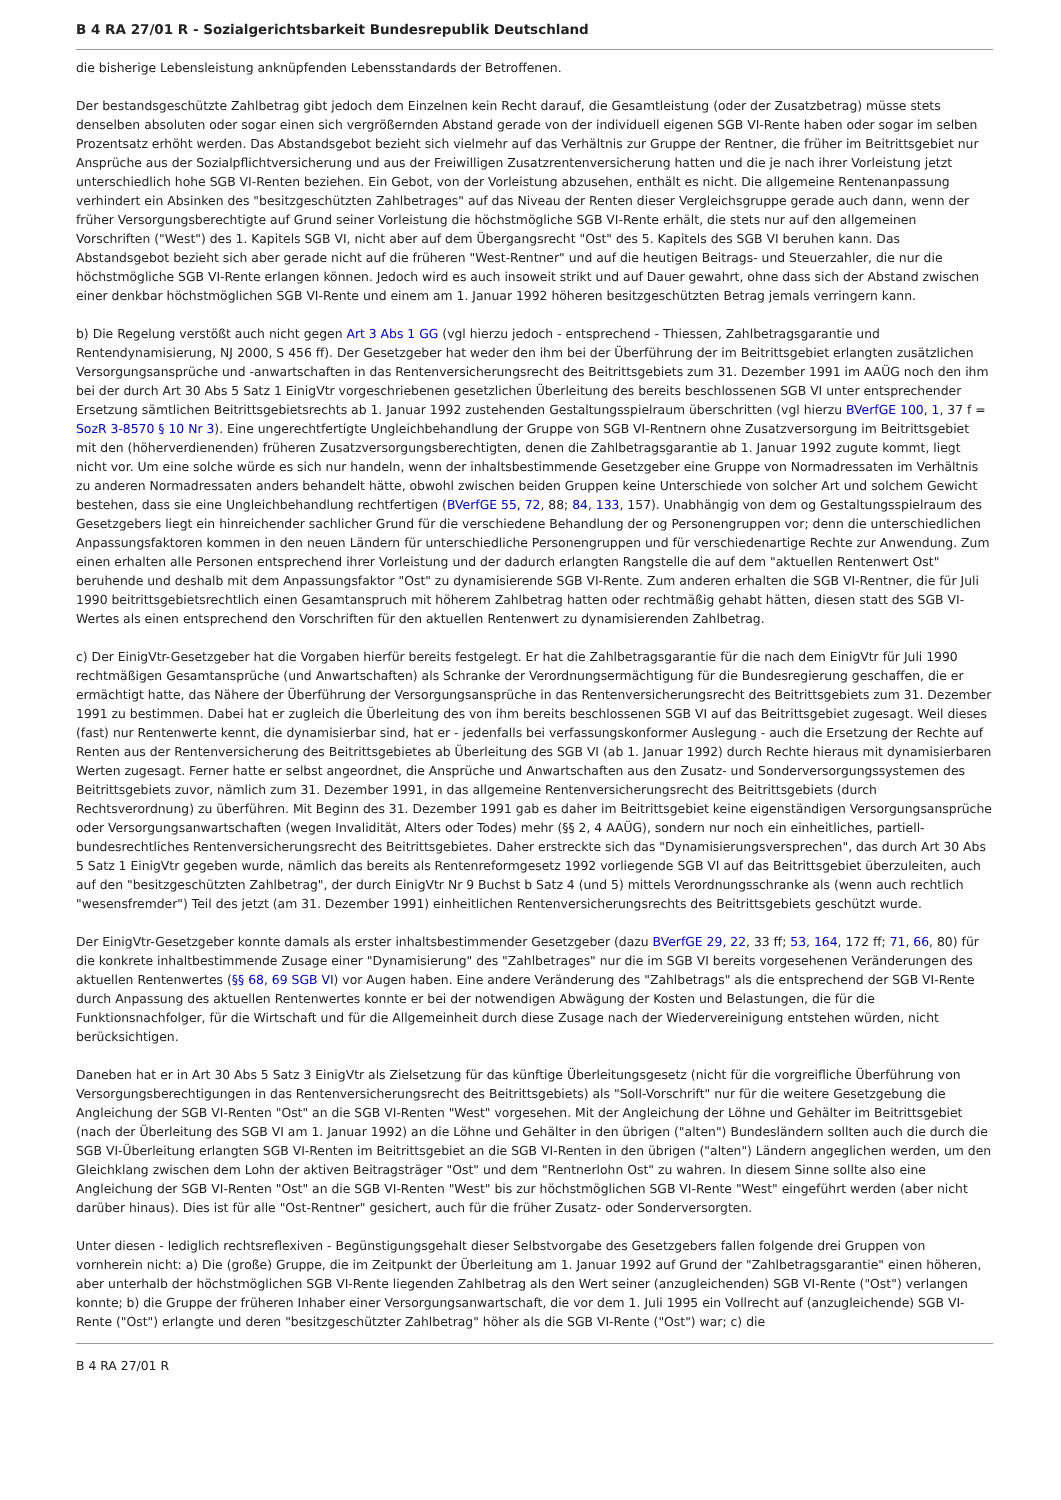B 4 RA 27/01 R - Sozialgerichtsbarkeit Bundesrepublik Deutschland
die bisherige Lebensleistung anknüpfenden Lebensstandards der Betroffenen.
Der bestandsgeschützte Zahlbetrag gibt jedoch dem Einzelnen kein Recht darauf, die Gesamtleistung (oder der Zusatzbetrag) müsse stets denselben absoluten oder sogar einen sich vergrößernden Abstand gerade von der individuell eigenen SGB VI-Rente haben oder sogar im selben Prozentsatz erhöht werden. Das Abstandsgebot bezieht sich vielmehr auf das Verhältnis zur Gruppe der Rentner, die früher im Beitrittsgebiet nur Ansprüche aus der Sozialpflichtversicherung und aus der Freiwilligen Zusatzrentenversicherung hatten und die je nach ihrer Vorleistung jetzt unterschiedlich hohe SGB VI-Renten beziehen. Ein Gebot, von der Vorleistung abzusehen, enthält es nicht. Die allgemeine Rentenanpassung verhindert ein Absinken des "besitzgeschützten Zahlbetrages" auf das Niveau der Renten dieser Vergleichsgruppe gerade auch dann, wenn der früher Versorgungsberechtigte auf Grund seiner Vorleistung die höchstmögliche SGB VI-Rente erhält, die stets nur auf den allgemeinen Vorschriften ("West") des 1. Kapitels SGB VI, nicht aber auf dem Übergangsrecht "Ost" des 5. Kapitels des SGB VI beruhen kann. Das Abstandsgebot bezieht sich aber gerade nicht auf die früheren "West-Rentner" und auf die heutigen Beitrags- und Steuerzahler, die nur die höchstmögliche SGB VI-Rente erlangen können. Jedoch wird es auch insoweit strikt und auf Dauer gewahrt, ohne dass sich der Abstand zwischen einer denkbar höchstmöglichen SGB VI-Rente und einem am 1. Januar 1992 höheren besitzgeschützten Betrag jemals verringern kann.
b) Die Regelung verstößt auch nicht gegen Art 3 Abs 1 GG (vgl hierzu jedoch - entsprechend - Thiessen, Zahlbetragsgarantie und Rentendynamisierung, NJ 2000, S 456 ff). Der Gesetzgeber hat weder den ihm bei der Überführung der im Beitrittsgebiet erlangten zusätzlichen Versorgungsansprüche und -anwartschaften in das Rentenversicherungsrecht des Beitrittsgebiets zum 31. Dezember 1991 im AAÜG noch den ihm bei der durch Art 30 Abs 5 Satz 1 EinigVtr vorgeschriebenen gesetzlichen Überleitung des bereits beschlossenen SGB VI unter entsprechender Ersetzung sämtlichen Beitrittsgebietsrechts ab 1. Januar 1992 zustehenden Gestaltungsspielraum überschritten (vgl hierzu BVerfGE 100, 1, 37 f = SozR 3-8570 § 10 Nr 3). Eine ungerechtfertigte Ungleichbehandlung der Gruppe von SGB VI-Rentnern ohne Zusatzversorgung im Beitrittsgebiet mit den (höherverdienenden) früheren Zusatzversorgungsberechtigten, denen die Zahlbetragsgarantie ab 1. Januar 1992 zugute kommt, liegt nicht vor. Um eine solche würde es sich nur handeln, wenn der inhaltsbestimmende Gesetzgeber eine Gruppe von Normadressaten im Verhältnis zu anderen Normadressaten anders behandelt hätte, obwohl zwischen beiden Gruppen keine Unterschiede von solcher Art und solchem Gewicht bestehen, dass sie eine Ungleichbehandlung rechtfertigen (BVerfGE 55, 72, 88; 84, 133, 157). Unabhängig von dem og Gestaltungsspielraum des Gesetzgebers liegt ein hinreichender sachlicher Grund für die verschiedene Behandlung der og Personengruppen vor; denn die unterschiedlichen Anpassungsfaktoren kommen in den neuen Ländern für unterschiedliche Personengruppen und für verschiedenartige Rechte zur Anwendung. Zum einen erhalten alle Personen entsprechend ihrer Vorleistung und der dadurch erlangten Rangstelle die auf dem "aktuellen Rentenwert Ost" beruhende und deshalb mit dem Anpassungsfaktor "Ost" zu dynamisierende SGB VI-Rente. Zum anderen erhalten die SGB VI-Rentner, die für Juli 1990 beitrittsgebietsrechtlich einen Gesamtanspruch mit höherem Zahlbetrag hatten oder rechtmäßig gehabt hätten, diesen statt des SGB VI-Wertes als einen entsprechend den Vorschriften für den aktuellen Rentenwert zu dynamisierenden Zahlbetrag.
c) Der EinigVtr-Gesetzgeber hat die Vorgaben hierfür bereits festgelegt. Er hat die Zahlbetragsgarantie für die nach dem EinigVtr für Juli 1990 rechtmäßigen Gesamtansprüche (und Anwartschaften) als Schranke der Verordnungsermächtigung für die Bundesregierung geschaffen, die er ermächtigt hatte, das Nähere der Überführung der Versorgungsansprüche in das Rentenversicherungsrecht des Beitrittsgebiets zum 31. Dezember 1991 zu bestimmen. Dabei hat er zugleich die Überleitung des von ihm bereits beschlossenen SGB VI auf das Beitrittsgebiet zugesagt. Weil dieses (fast) nur Rentenwerte kennt, die dynamisierbar sind, hat er - jedenfalls bei verfassungskonformer Auslegung - auch die Ersetzung der Rechte auf Renten aus der Rentenversicherung des Beitrittsgebietes ab Überleitung des SGB VI (ab 1. Januar 1992) durch Rechte hieraus mit dynamisierbaren Werten zugesagt. Ferner hatte er selbst angeordnet, die Ansprüche und Anwartschaften aus den Zusatz- und Sonderversorgungssystemen des Beitrittsgebiets zuvor, nämlich zum 31. Dezember 1991, in das allgemeine Rentenversicherungsrecht des Beitrittsgebiets (durch Rechtsverordnung) zu überführen. Mit Beginn des 31. Dezember 1991 gab es daher im Beitrittsgebiet keine eigenständigen Versorgungsansprüche oder Versorgungsanwartschaften (wegen Invalidität, Alters oder Todes) mehr (§§ 2, 4 AAÜG), sondern nur noch ein einheitliches, partiell-bundesrechtliches Rentenversicherungsrecht des Beitrittsgebietes. Daher erstreckte sich das "Dynamisierungsversprechen", das durch Art 30 Abs 5 Satz 1 EinigVtr gegeben wurde, nämlich das bereits als Rentenreformgesetz 1992 vorliegende SGB VI auf das Beitrittsgebiet überzuleiten, auch auf den "besitzgeschützten Zahlbetrag", der durch EinigVtr Nr 9 Buchst b Satz 4 (und 5) mittels Verordnungsschranke als (wenn auch rechtlich "wesensfremder") Teil des jetzt (am 31. Dezember 1991) einheitlichen Rentenversicherungsrechts des Beitrittsgebiets geschützt wurde.
Der EinigVtr-Gesetzgeber konnte damals als erster inhaltsbestimmender Gesetzgeber (dazu BVerfGE 29, 22, 33 ff; 53, 164, 172 ff; 71, 66, 80) für die konkrete inhaltbestimmende Zusage einer "Dynamisierung" des "Zahlbetrages" nur die im SGB VI bereits vorgesehenen Veränderungen des aktuellen Rentenwertes (§§ 68, 69 SGB VI) vor Augen haben. Eine andere Veränderung des "Zahlbetrags" als die entsprechend der SGB VI-Rente durch Anpassung des aktuellen Rentenwertes konnte er bei der notwendigen Abwägung der Kosten und Belastungen, die für die Funktionsnachfolger, für die Wirtschaft und für die Allgemeinheit durch diese Zusage nach der Wiedervereinigung entstehen würden, nicht berücksichtigen.
Daneben hat er in Art 30 Abs 5 Satz 3 EinigVtr als Zielsetzung für das künftige Überleitungsgesetz (nicht für die vorgreifliche Überführung von Versorgungsberechtigungen in das Rentenversicherungsrecht des Beitrittsgebiets) als "Soll-Vorschrift" nur für die weitere Gesetzgebung die Angleichung der SGB VI-Renten "Ost" an die SGB VI-Renten "West" vorgesehen. Mit der Angleichung der Löhne und Gehälter im Beitrittsgebiet (nach der Überleitung des SGB VI am 1. Januar 1992) an die Löhne und Gehälter in den übrigen ("alten") Bundesländern sollten auch die durch die SGB VI-Überleitung erlangten SGB VI-Renten im Beitrittsgebiet an die SGB VI-Renten in den übrigen ("alten") Ländern angeglichen werden, um den Gleichklang zwischen dem Lohn der aktiven Beitragsträger "Ost" und dem "Rentnerlohn Ost" zu wahren. In diesem Sinne sollte also eine Angleichung der SGB VI-Renten "Ost" an die SGB VI-Renten "West" bis zur höchstmöglichen SGB VI-Rente "West" eingeführt werden (aber nicht darüber hinaus). Dies ist für alle "Ost-Rentner" gesichert, auch für die früher Zusatz- oder Sonderversorgten.
Unter diesen - lediglich rechtsreflexiven - Begünstigungsgehalt dieser Selbstvorgabe des Gesetzgebers fallen folgende drei Gruppen von vornherein nicht: a) Die (große) Gruppe, die im Zeitpunkt der Überleitung am 1. Januar 1992 auf Grund der "Zahlbetragsgarantie" einen höheren, aber unterhalb der höchstmöglichen SGB VI-Rente liegenden Zahlbetrag als den Wert seiner (anzugleichenden) SGB VI-Rente ("Ost") verlangen konnte; b) die Gruppe der früheren Inhaber einer Versorgungsanwartschaft, die vor dem 1. Juli 1995 ein Vollrecht auf (anzugleichende) SGB VI-Rente ("Ost") erlangte und deren "besitzgeschützter Zahlbetrag" höher als die SGB VI-Rente ("Ost") war; c) die
B 4 RA 27/01 R